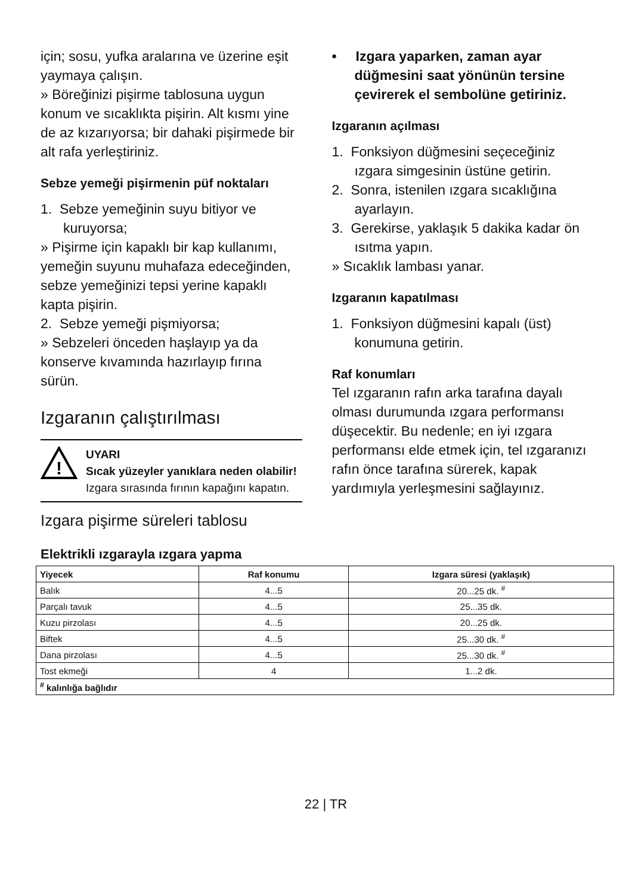için; sosu, yufka aralarına ve üzerine eşit yaymaya çalışın.
» Böreğinizi pişirme tablosuna uygun konum ve sıcaklıkta pişirin. Alt kısmı yine de az kızarıyorsa; bir dahaki pişirmede bir alt rafa yerleştiriniz.
Sebze yemeği pişirmenin püf noktaları
1. Sebze yemeğinin suyu bitiyor ve kuruyorsa;
» Pişirme için kapaklı bir kap kullanımı, yemeğin suyunu muhafaza edeceğinden, sebze yemeğinizi tepsi yerine kapaklı kapta pişirin.
2. Sebze yemeği pişmiyorsa;
» Sebzeleri önceden haşlayıp ya da konserve kıvamında hazırlayıp fırına sürün.
Izgaranın çalıştırılması
!
UYARI
Sıcak yüzeyler yanıklara neden olabilir!
Izgara sırasında fırının kapağını kapatın.
Izgara pişirme süreleri tablosu
• Izgara yaparken, zaman ayar düğmesini saat yönünün tersine çevirerek el sembolüne getiriniz.
Izgaranın açılması
1. Fonksiyon düğmesini seçeceğiniz ızgara simgesinin üstüne getirin.
2. Sonra, istenilen ızgara sıcaklığına ayarlayın.
3. Gerekirse, yaklaşık 5 dakika kadar ön ısıtma yapın.
» Sıcaklık lambası yanar.
Izgaranın kapatılması
1. Fonksiyon düğmesini kapalı (üst) konumuna getirin.
Raf konumları
Tel ızgaranın rafın arka tarafına dayalı olması durumunda ızgara performansı düşecektir. Bu nedenle; en iyi ızgara performansı elde etmek için, tel ızgaranızı rafın önce tarafına sürerek, kapak yardımıyla yerleşmesini sağlayınız.
Elektrikli ızgarayla ızgara yapma
| Yiyecek | Raf konumu | Izgara süresi (yaklaşık) |
| --- | --- | --- |
| Balık | 4...5 | 20...25 dk. <sup>#</sup> |
| Parçalı tavuk | 4...5 | 25...35 dk. |
| Kuzu pirzolası | 4...5 | 20...25 dk. |
| Biftek | 4...5 | 25...30 dk. <sup>#</sup> |
| Dana pirzolası | 4...5 | 25...30 dk. <sup>#</sup> |
| Tost ekmeği | 4 | 1...2 dk. |
| <sup>#</sup> kalınlığa bağlıdır | | |
22 | TR